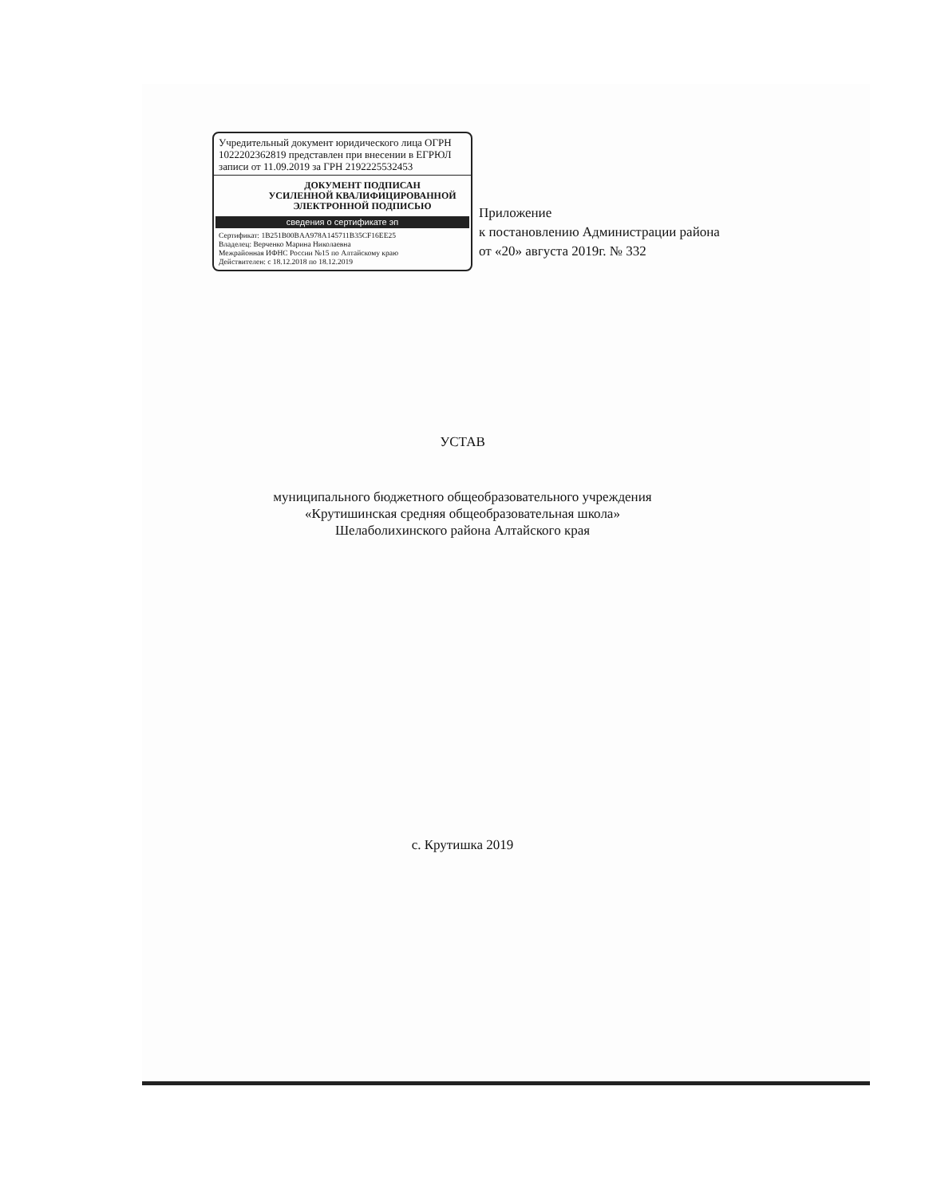Учредительный документ юридического лица ОГРН 1022202362819 представлен при внесении в ЕГРЮЛ записи от 11.09.2019 за ГРН 2192225532453
ДОКУМЕНТ ПОДПИСАН
УСИЛЕННОЙ КВАЛИФИЦИРОВАННОЙ
ЭЛЕКТРОННОЙ ПОДПИСЬЮ
сведения о сертификате эп
Сертификат: 1B251B00BAA978A145711B35CF16EE25
Владелец: Верченко Марина Николаевна
Межрайонная ИФНС России №15 по Алтайскому краю
Действителен: с 18.12.2018 по 18.12.2019
Приложение
к постановлению Администрации района
от «20» августа 2019г. № 332
УСТАВ
муниципального бюджетного общеобразовательного учреждения
«Крутишинская средняя общеобразовательная школа»
Шелаболихинского района Алтайского края
с. Крутишка 2019